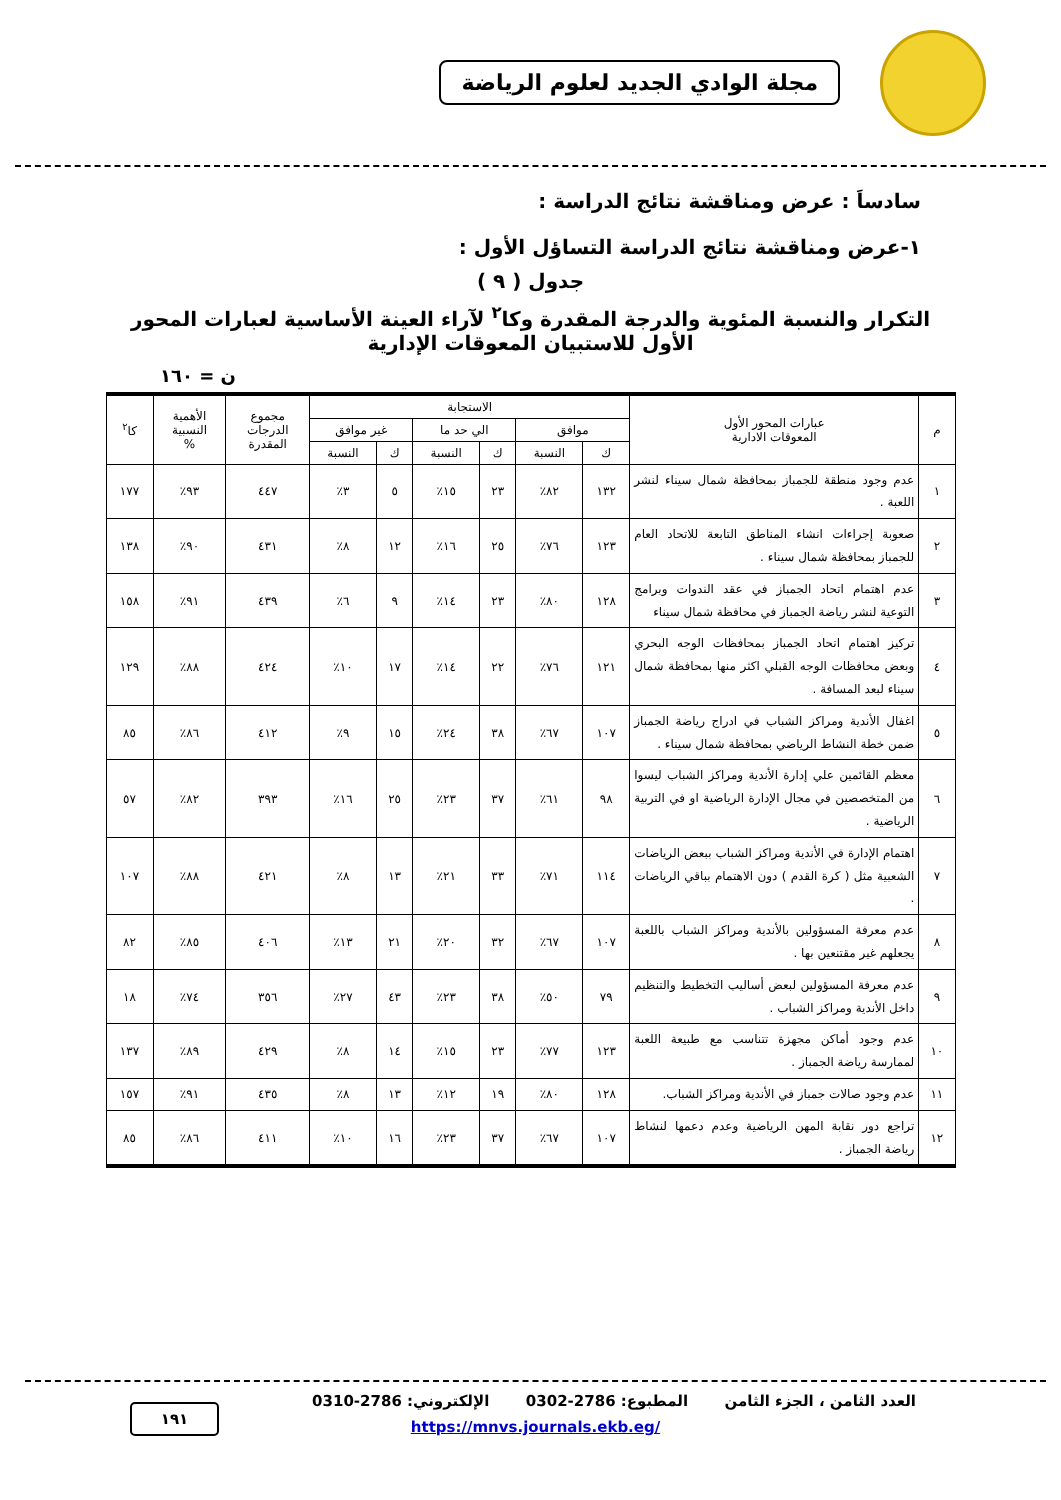مجلة الوادي الجديد لعلوم الرياضة
سادساَ : عرض ومناقشة نتائج الدراسة :
١-عرض ومناقشة نتائج الدراسة التساؤل الأول :
جدول ( ٩ )
التكرار والنسبة المئوية والدرجة المقدرة وكا<sup>٢</sup> لآراء العينة الأساسية لعبارات المحور
الأول للاستبيان المعوقات الإدارية
ن = ١٦٠
| م | عبارات المحور الأول المعوقات الادارية | الاستجابة | | | | | | مجموع الدرجات المقدرة | الأهمية النسبية % | كا<sup>٢</sup> |
| --- | --- | --- | --- | --- | --- | --- | --- | --- | --- | --- |
| | | موافق | | الي حد ما | | غير موافق | | | | |
| | | ك | النسبة | ك | النسبة | ك | النسبة | | | |
| ١ | عدم وجود منطقة للجمباز بمحافظة شمال سيناء لنشر اللعبة . | ١٣٢ | ٨٢٪ | ٢٣ | ١٥٪ | ٥ | ٣٪ | ٤٤٧ | ٩٣٪ | ١٧٧ |
| ٢ | صعوبة إجراءات انشاء المناطق التابعة للاتحاد العام للجمباز بمحافظة شمال سيناء . | ١٢٣ | ٧٦٪ | ٢٥ | ١٦٪ | ١٢ | ٨٪ | ٤٣١ | ٩٠٪ | ١٣٨ |
| ٣ | عدم اهتمام اتحاد الجمباز في عقد الندوات وبرامج التوعية لنشر رياضة الجمباز في محافظة شمال سيناء | ١٢٨ | ٨٠٪ | ٢٣ | ١٤٪ | ٩ | ٦٪ | ٤٣٩ | ٩١٪ | ١٥٨ |
| ٤ | تركيز اهتمام اتحاد الجمباز بمحافظات الوجه البحري وبعض محافظات الوجه القبلي اكثر منها بمحافظة شمال سيناء لبعد المسافة . | ١٢١ | ٧٦٪ | ٢٢ | ١٤٪ | ١٧ | ١٠٪ | ٤٢٤ | ٨٨٪ | ١٢٩ |
| ٥ | اغفال الأندية ومراكز الشباب في ادراج رياضة الجمباز ضمن خطة النشاط الرياضي بمحافظة شمال سيناء . | ١٠٧ | ٦٧٪ | ٣٨ | ٢٤٪ | ١٥ | ٩٪ | ٤١٢ | ٨٦٪ | ٨٥ |
| ٦ | معظم القائمين علي إدارة الأندية ومراكز الشباب ليسوا من المتخصصين في مجال الإدارة الرياضية او في التربية الرياضية . | ٩٨ | ٦١٪ | ٣٧ | ٢٣٪ | ٢٥ | ١٦٪ | ٣٩٣ | ٨٢٪ | ٥٧ |
| ٧ | اهتمام الإدارة في الأندية ومراكز الشباب ببعض الرياضات الشعبية مثل ( كرة القدم ) دون الاهتمام بباقي الرياضات . | ١١٤ | ٧١٪ | ٣٣ | ٢١٪ | ١٣ | ٨٪ | ٤٢١ | ٨٨٪ | ١٠٧ |
| ٨ | عدم معرفة المسؤولين بالأندية ومراكز الشباب باللعبة يجعلهم غير مقتنعين بها . | ١٠٧ | ٦٧٪ | ٣٢ | ٢٠٪ | ٢١ | ١٣٪ | ٤٠٦ | ٨٥٪ | ٨٢ |
| ٩ | عدم معرفة المسؤولين لبعض أساليب التخطيط والتنظيم داخل الأندية ومراكز الشباب . | ٧٩ | ٥٠٪ | ٣٨ | ٢٣٪ | ٤٣ | ٢٧٪ | ٣٥٦ | ٧٤٪ | ١٨ |
| ١٠ | عدم وجود أماكن مجهزة تتناسب مع طبيعة اللعبة لممارسة رياضة الجمباز . | ١٢٣ | ٧٧٪ | ٢٣ | ١٥٪ | ١٤ | ٨٪ | ٤٢٩ | ٨٩٪ | ١٣٧ |
| ١١ | عدم وجود صالات جمباز في الأندية ومراكز الشباب. | ١٢٨ | ٨٠٪ | ١٩ | ١٢٪ | ١٣ | ٨٪ | ٤٣٥ | ٩١٪ | ١٥٧ |
| ١٢ | تراجع دور نقابة المهن الرياضية وعدم دعمها لنشاط رياضة الجمباز . | ١٠٧ | ٦٧٪ | ٣٧ | ٢٣٪ | ١٦ | ١٠٪ | ٤١١ | ٨٦٪ | ٨٥ |
العدد الثامن ، الجزء الثامن المطبوع: 2786-0302 الإلكتروني: 2786-0310
١٩١
https://mnvs.journals.ekb.eg/